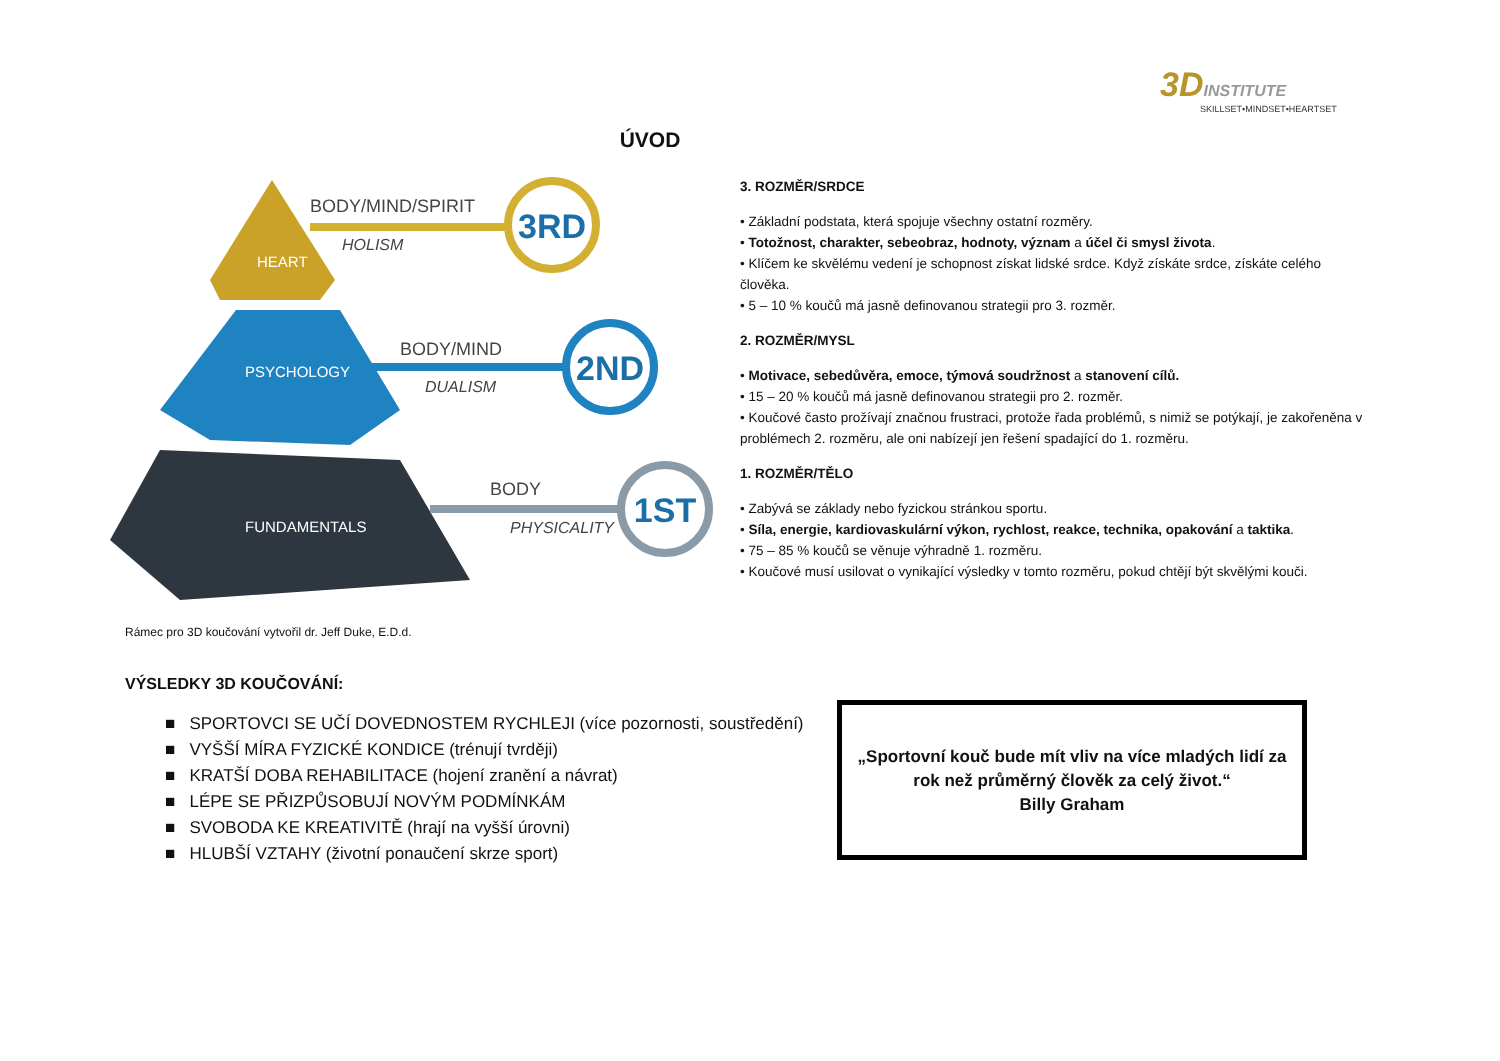3DINSTITUTE
SKILLSET•MINDSET•HEARTSET
ÚVOD
3RD
BODY/MIND/SPIRIT
HOLISM
HEART
2ND
BODY/MIND
DUALISM
PSYCHOLOGY
1ST
BODY
PHYSICALITY
FUNDAMENTALS
Rámec pro 3D koučování vytvořil dr. Jeff Duke, E.D.d.
3. ROZMĚR/SRDCE
• Základní podstata, která spojuje všechny ostatní rozměry.
• Totožnost, charakter, sebeobraz, hodnoty, význam a účel či smysl života.
• Klíčem ke skvělému vedení je schopnost získat lidské srdce. Když získáte srdce, získáte celého člověka.
• 5 – 10 % koučů má jasně definovanou strategii pro 3. rozměr.
2. ROZMĚR/MYSL
• Motivace, sebedůvěra, emoce, týmová soudržnost a stanovení cílů.
• 15 – 20 % koučů má jasně definovanou strategii pro 2. rozměr.
• Koučové často prožívají značnou frustraci, protože řada problémů, s nimiž se potýkají, je zakořeněna v problémech 2. rozměru, ale oni nabízejí jen řešení spadající do 1. rozměru.
1. ROZMĚR/TĚLO
• Zabývá se základy nebo fyzickou stránkou sportu.
• Síla, energie, kardiovaskulární výkon, rychlost, reakce, technika, opakování a taktika.
• 75 – 85 % koučů se věnuje výhradně 1. rozměru.
• Koučové musí usilovat o vynikající výsledky v tomto rozměru, pokud chtějí být skvělými kouči.
VÝSLEDKY 3D KOUČOVÁNÍ:
■ SPORTOVCI SE UČÍ DOVEDNOSTEM RYCHLEJI (více pozornosti, soustředění)
■ VYŠŠÍ MÍRA FYZICKÉ KONDICE (trénují tvrději)
■ KRATŠÍ DOBA REHABILITACE (hojení zranění a návrat)
■ LÉPE SE PŘIZPŮSOBUJÍ NOVÝM PODMÍNKÁM
■ SVOBODA KE KREATIVITĚ (hrají na vyšší úrovni)
■ HLUBŠÍ VZTAHY (životní ponaučení skrze sport)
„Sportovní kouč bude mít vliv na více mladých lidí za rok než průměrný člověk za celý život.“
Billy Graham